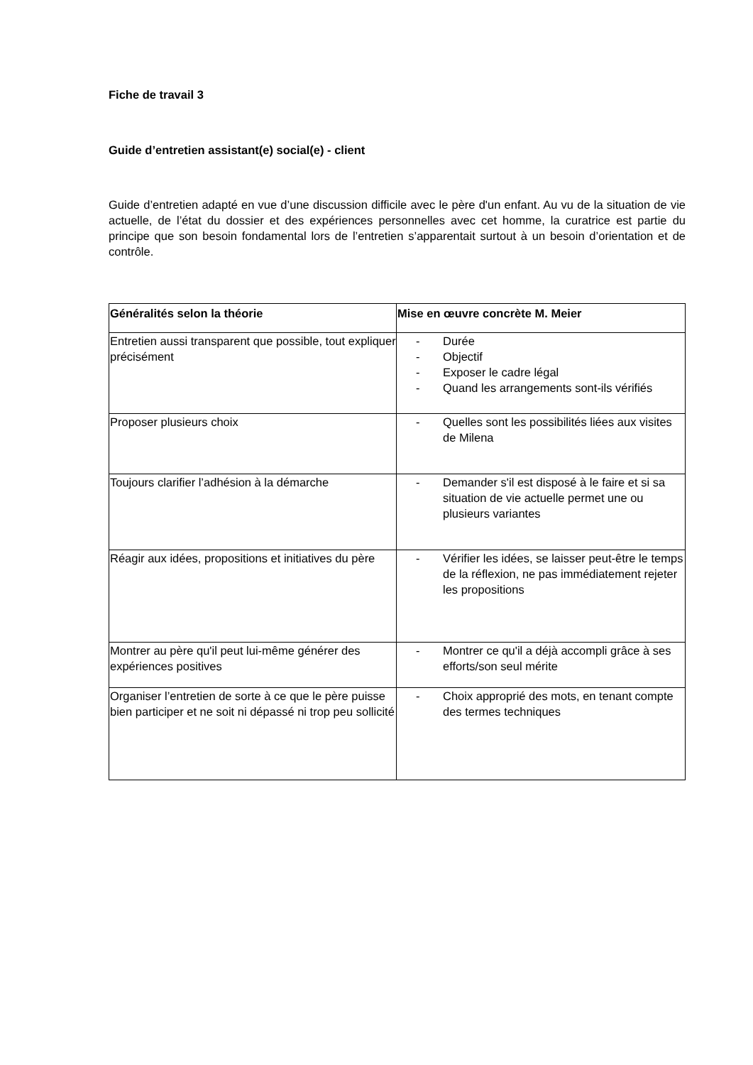Fiche de travail 3
Guide d’entretien assistant(e) social(e) - client
Guide d’entretien adapté en vue d’une discussion difficile avec le père d'un enfant. Au vu de la situation de vie actuelle, de l’état du dossier et des expériences personnelles avec cet homme, la curatrice est partie du principe que son besoin fondamental lors de l’entretien s’apparentait surtout à un besoin d’orientation et de contrôle.
| Généralités selon la théorie | Mise en œuvre concrète M. Meier |
| --- | --- |
| Entretien aussi transparent que possible, tout expliquer précisément | - Durée - Objectif - Exposer le cadre légal - Quand les arrangements sont-ils vérifiés |
| Proposer plusieurs choix | - Quelles sont les possibilités liées aux visites de Milena |
| Toujours clarifier l’adhésion à la démarche | - Demander s'il est disposé à le faire et si sa situation de vie actuelle permet une ou plusieurs variantes |
| Réagir aux idées, propositions et initiatives du père | - Vérifier les idées, se laisser peut-être le temps de la réflexion, ne pas immédiatement rejeter les propositions |
| Montrer au père qu'il peut lui-même générer des expériences positives | - Montrer ce qu'il a déjà accompli grâce à ses efforts/son seul mérite |
| Organiser l’entretien de sorte à ce que le père puisse bien participer et ne soit ni dépassé ni trop peu sollicité | - Choix approprié des mots, en tenant compte des termes techniques |